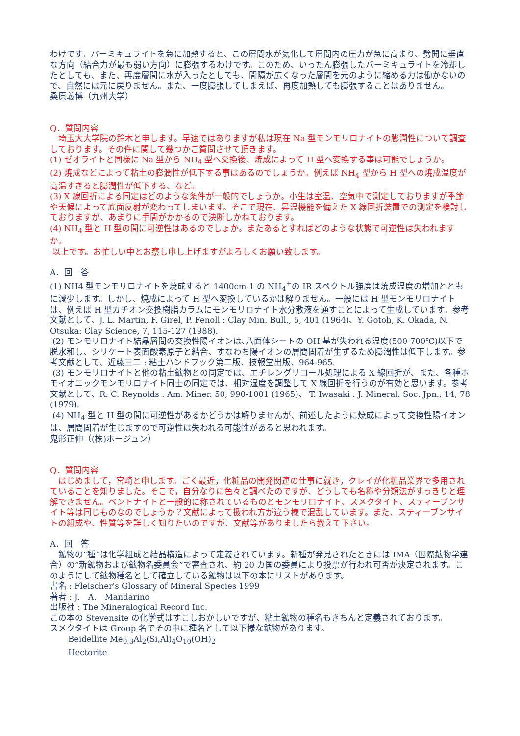わけです。バーミキュライトを急に加熱すると、この層間水が気化して層間内の圧力が急に高まり、劈開に垂直な方向（結合力が最も弱い方向）に膨張するわけです。このため、いったん膨張したバーミキュライトを冷却したとしても、また、再度層間に水が入ったとしても、間隔が広くなった層間を元のように縮める力は働かないので、自然には元に戻りません。また、一度膨張してしまえば、再度加熱しても膨張することはありません。
桑原義博（九州大学）
Q．質問内容
　埼玉大大学院の鈴木と申します。早速ではありますが私は現在 Na 型モンモリロナイトの膨潤性について調査しております。その件に関して幾つかご質問させて頂きます。
(1) ゼオライトと同様に Na 型から NH<sub>4</sub> 型へ交換後、焼成によって H 型へ変換する事は可能でしょうか。
(2) 焼成などによって粘土の膨潤性が低下する事はあるのでしょうか。例えば NH<sub>4</sub> 型から H 型への焼成温度が高温すぎると膨潤性が低下する、など。
(3) X 線回折による同定はどのような条件が一般的でしょうか。小生は室温、空気中で測定しておりますが季節や天候によって底面反射が変わってしまいます。そこで現在、昇温機能を備えた X 線回折装置での測定を検討しておりますが、あまりに手間がかかるので決断しかねております。
(4) NH<sub>4</sub> 型と H 型の間に可逆性はあるのでしょか。またあるとすればどのような状態で可逆性は失われますか。
以上です。お忙しい中とお察し申し上げますがよろしくお願い致します。
A．回　答
(1) NH4 型モンモリロナイトを焼成すると 1400cm-1 の NH<sub>4</sub><sup>+</sup>の IR スペクトル強度は焼成温度の増加とともに減少します。しかし、焼成によって H 型へ変換しているかは解りません。一般には H 型モンモリロナイトは、例えば H 型カチオン交換樹脂カラムにモンモリロナイト水分散液を通すことによって生成しています。参考文献として、J. L. Martin, F. Girel, P. Fenoll : Clay Min. Bull., 5, 401 (1964)、Y. Gotoh, K. Okada, N. Otsuka: Clay Science, 7, 115-127 (1988).
(2) モンモリロナイト結晶層間の交換性陽イオンは､八面体シートの OH 基が失われる温度(500-700℃)以下で脱水和し、シリケート表面酸素原子と結合、すなわち陽イオンの層間固着が生ずるため膨潤性は低下します。参考文献として、近藤三二 : 粘土ハンドブック第二版、技報堂出版、964-965.
(3) モンモリロナイトと他の粘土鉱物との同定では、エチレングリコール処理による X 線回折が、また、各種ホモイオニックモンモリロナイト同士の同定では、相対湿度を調整して X 線回折を行うのが有効と思います。参考文献として、R. C. Reynolds : Am. Miner. 50, 990-1001 (1965)、 T. Iwasaki : J. Mineral. Soc. Jpn., 14, 78 (1979).
(4) NH<sub>4</sub> 型と H 型の間に可逆性があるかどうかは解りませんが、前述したように焼成によって交換性陽イオンは、層間固着が生じますので可逆性は失われる可能性があると思われます。
鬼形正伸（(株)ホージュン）
Q．質問内容
　はじめまして，宮崎と申します。ごく最近，化粧品の開発関連の仕事に就き，クレイが化粧品業界で多用されていることを知りました。そこで，自分なりに色々と調べたのですが、どうしても名称や分類法がすっきりと理解できません。ベントナイトと一般的に称されているものとモンモリロナイト、スメクタイト、スティーブンサイト等は同じものなのでしょうか？文献によって扱われ方が違う様で混乱しています。また、スティーブンサイトの組成や、性質等を詳しく知りたいのですが、文献等がありましたら教えて下さい。
A．回　答
　鉱物の”種”は化学組成と結晶構造によって定義されています。新種が発見されたときには IMA（国際鉱物学連合）の”新鉱物および鉱物名委員会”で審査され、約 20 カ国の委員により投票が行われ可否が決定されます。このようにして鉱物種名として確立している鉱物は以下の本にリストがあります。
書名 : Fleischer's Glossary of Mineral Species 1999
著者 : J.　A.　Mandarino
出版社 : The Mineralogical Record Inc.
この本の Stevensite の化学式はすこしおかしいですが、粘土鉱物の種名もきちんと定義されております。
スメクタイトは Group 名でその中に種名として以下様な鉱物があります。
Beidellite Me<sub>0.3</sub>Al<sub>2</sub>(Si,Al)<sub>4</sub>O<sub>10</sub>(OH)<sub>2</sub>
Hectorite